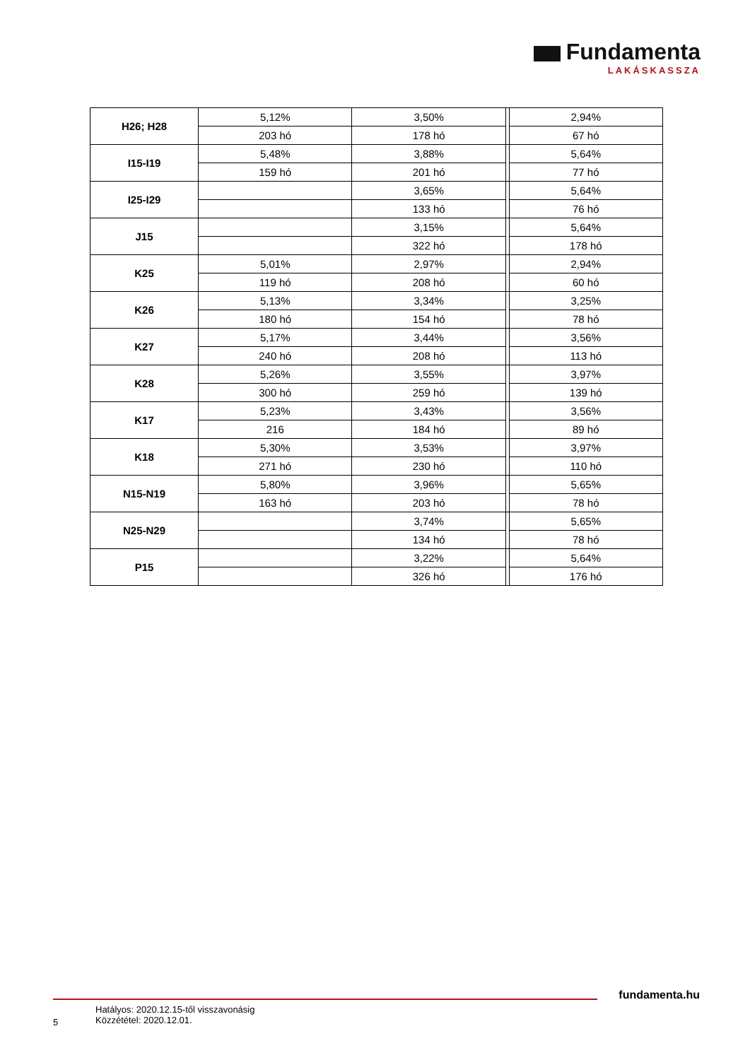Fundamenta
LAKÁSKASSZA
| H26; H28 | 5,12% | 3,50% | | 2,94% |
| | 203 hó | 178 hó | | 67 hó |
| I15-I19 | 5,48% | 3,88% | | 5,64% |
| | 159 hó | 201 hó | | 77 hó |
| I25-I29 | | 3,65% | | 5,64% |
| | | 133 hó | | 76 hó |
| J15 | | 3,15% | | 5,64% |
| | | 322 hó | | 178 hó |
| K25 | 5,01% | 2,97% | | 2,94% |
| | 119 hó | 208 hó | | 60 hó |
| K26 | 5,13% | 3,34% | | 3,25% |
| | 180 hó | 154 hó | | 78 hó |
| K27 | 5,17% | 3,44% | | 3,56% |
| | 240 hó | 208 hó | | 113 hó |
| K28 | 5,26% | 3,55% | | 3,97% |
| | 300 hó | 259 hó | | 139 hó |
| K17 | 5,23% | 3,43% | | 3,56% |
| | 216 | 184 hó | | 89 hó |
| K18 | 5,30% | 3,53% | | 3,97% |
| | 271 hó | 230 hó | | 110 hó |
| N15-N19 | 5,80% | 3,96% | | 5,65% |
| | 163 hó | 203 hó | | 78 hó |
| N25-N29 | | 3,74% | | 5,65% |
| | | 134 hó | | 78 hó |
| P15 | | 3,22% | | 5,64% |
| | | 326 hó | | 176 hó |
fundamenta.hu
5
Hatályos: 2020.12.15-től visszavonásig
Közzététel: 2020.12.01.